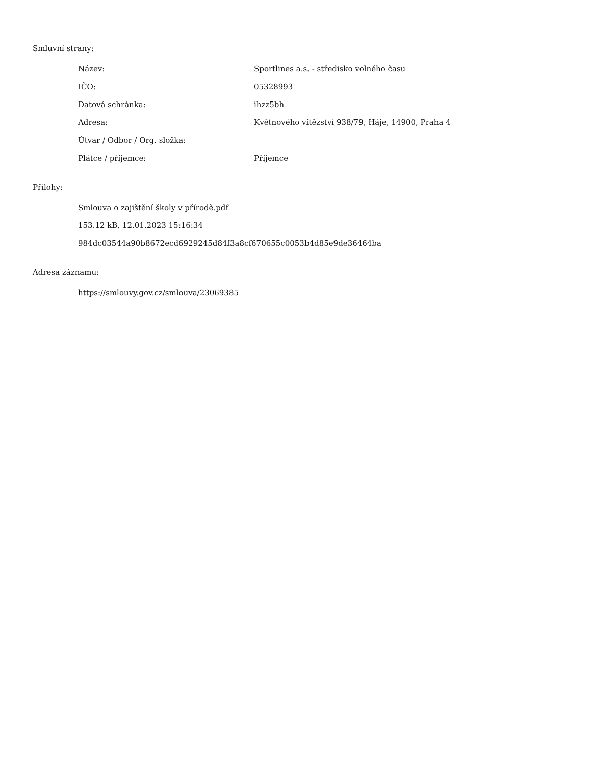Smluvní strany:
| Název: | Sportlines a.s. - středisko volného času |
| IČO: | 05328993 |
| Datová schránka: | ihzz5bh |
| Adresa: | Květnového vítězství 938/79, Háje, 14900, Praha 4 |
| Útvar / Odbor / Org. složka: | |
| Plátce / příjemce: | Příjemce |
Přílohy:
Smlouva o zajištění školy v přírodě.pdf
153.12 kB, 12.01.2023 15:16:34
984dc03544a90b8672ecd6929245d84f3a8cf670655c0053b4d85e9de36464ba
Adresa záznamu:
https://smlouvy.gov.cz/smlouva/23069385